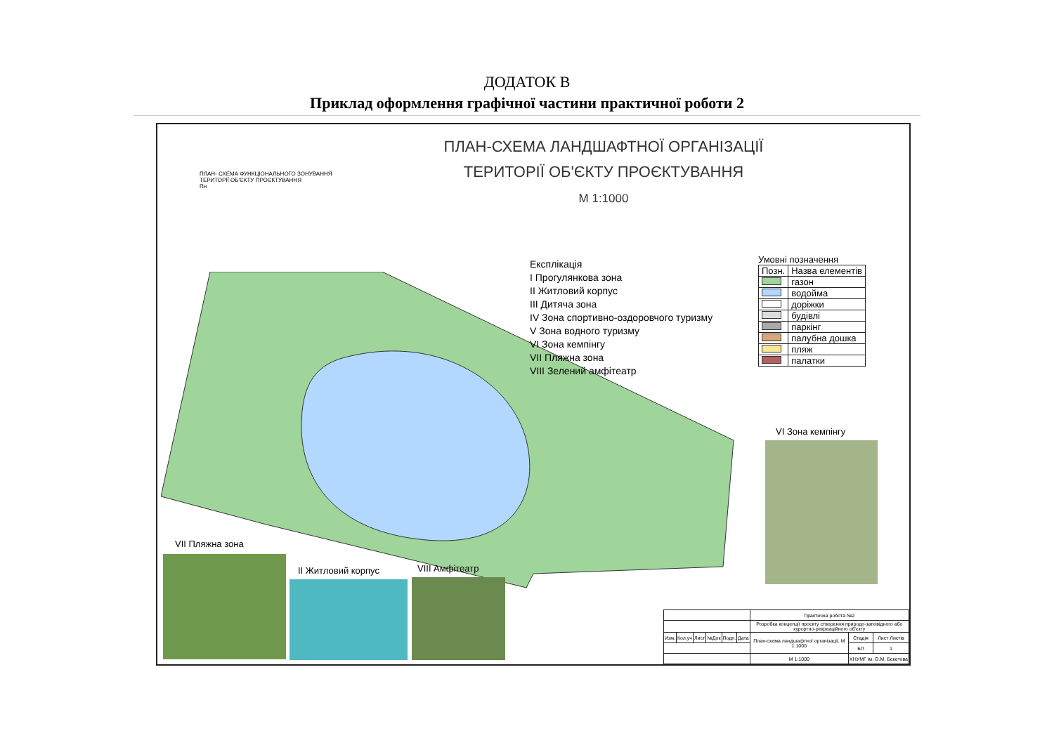ДОДАТОК В
Приклад оформлення графічної частини практичної роботи 2
ПЛАН-СХЕМА ЛАНДШАФТНОЇ ОРГАНІЗАЦІЇ
ТЕРИТОРІЇ ОБ'ЄКТУ ПРОЄКТУВАННЯ
М 1:1000
ПЛАН- СХЕМА ФУНКЦІОНАЛЬНОГО ЗОНУВАННЯ
ТЕРИТОРІЇ ОБ'ЄКТУ ПРОЄКТУВАННЯ
Пн
Експлікація
I Прогулянкова зона
II Житловий корпус
III Дитяча зона
IV Зона спортивно-оздоровчого туризму
V Зона водного туризму
VI Зона кемпінгу
VII Пляжна зона
VIII Зелений амфітеатр
Умовні позначення
| Позн. | Назва елементів |
| --- | --- |
| | газон |
| | водойма |
| | доріжки |
| | будівлі |
| | паркінг |
| | палубна дошка |
| | пляж |
| | палатки |
VI Зона кемпінгу
VII Пляжна зона
II Житловий корпус VIII Амфітеатр
| | | | | | | Практична робота №2 | | |
| | | | | | | Розробка концепції проєкту створення природо-заповідного або курортно-рекреаційного об'єкту | | |
| Изм. | Кол.уч | Лист | №Док | Подп. | Дата | План-схема ландшафтної організації, М 1:1000 | Стадія | Лист Листів |
| | | | | | | | БП | 1 |
| | | | | | | М 1:1000 | ХНУМГ ім. О.М. Бекетова | |